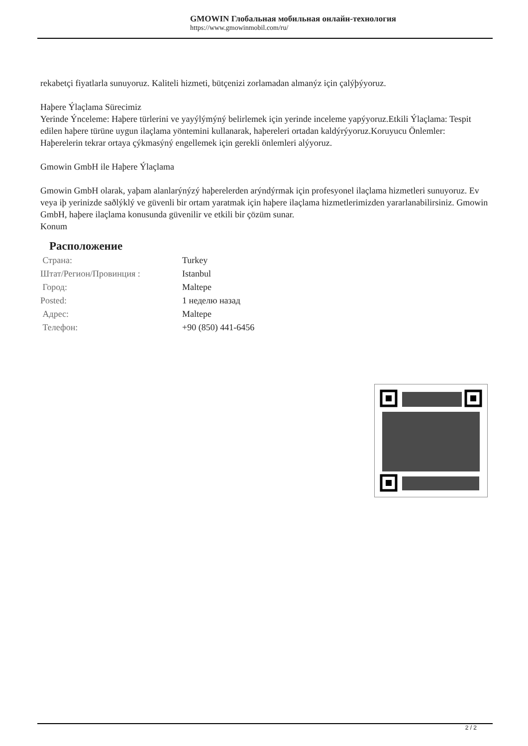GMOWIN Глобальная мобильная онлайн-технология
https://www.gmowinmobil.com/ru/
rekabetçi fiyatlarla sunuyoruz. Kaliteli hizmeti, bütçenizi zorlamadan almanýz için çalýþýyoruz.
Haþere Ýlaçlama Sürecimiz
Yerinde Ýnceleme: Haþere türlerini ve yayýlýmýný belirlemek için yerinde inceleme yapýyoruz.Etkili Ýlaçlama: Tespit edilen haþere türüne uygun ilaçlama yöntemini kullanarak, haþereleri ortadan kaldýrýyoruz.Koruyucu Önlemler: Haþerelerin tekrar ortaya çýkmasýný engellemek için gerekli önlemleri alýyoruz.
Gmowin GmbH ile Haþere Ýlaçlama
Gmowin GmbH olarak, yaþam alanlarýnýzý haþerelerden arýndýrmak için profesyonel ilaçlama hizmetleri sunuyoruz. Ev veya iþ yerinizde saðlýklý ve güvenli bir ortam yaratmak için haþere ilaçlama hizmetlerimizden yararlanabilirsiniz. Gmowin GmbH, haþere ilaçlama konusunda güvenilir ve etkili bir çözüm sunar.
Konum
Расположение
| Страна: | Turkey |
| Штат/Регион/Провинция : | Istanbul |
| Город: | Maltepe |
| Posted: | 1 неделю назад |
| Адрес: | Maltepe |
| Телефон: | +90 (850) 441-6456 |
2 / 2